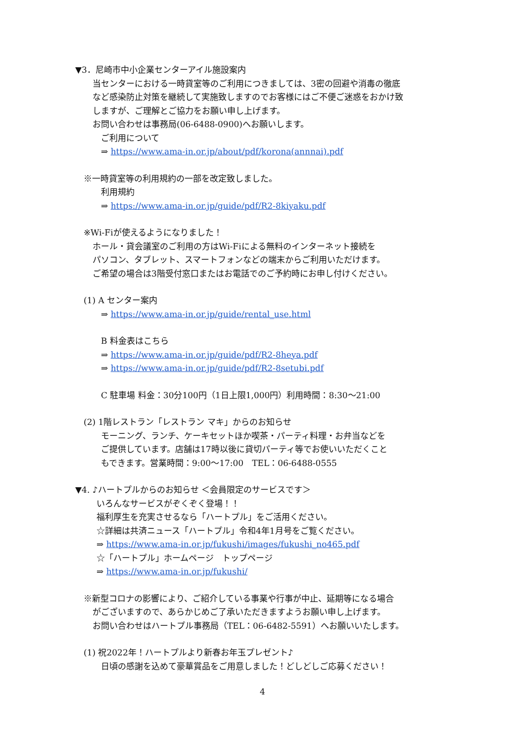▼3．尼崎市中小企業センターアイル施設案内
当センターにおける一時貸室等のご利用につきましては、3密の回避や消毒の徹底
など感染防止対策を継続して実施致しますのでお客様にはご不便ご迷惑をおかけ致
しますが、ご理解とご協力をお願い申し上げます。
お問い合わせは事務局(06-6488-0900)へお願いします。
ご利用について
⇒ https://www.ama-in.or.jp/about/pdf/korona(annnai).pdf
※一時貸室等の利用規約の一部を改定致しました。
利用規約
⇒ https://www.ama-in.or.jp/guide/pdf/R2-8kiyaku.pdf
※Wi-Fiが使えるようになりました！
ホール・貸会議室のご利用の方はWi-Fiによる無料のインターネット接続を
パソコン、タブレット、スマートフォンなどの端末からご利用いただけます。
ご希望の場合は3階受付窓口またはお電話でのご予約時にお申し付けください。
(1) A センター案内
⇒ https://www.ama-in.or.jp/guide/rental_use.html
B 料金表はこちら
⇒ https://www.ama-in.or.jp/guide/pdf/R2-8heya.pdf
⇒ https://www.ama-in.or.jp/guide/pdf/R2-8setubi.pdf
C 駐車場 料金：30分100円（1日上限1,000円）利用時間：8:30～21:00
(2) 1階レストラン「レストラン マキ」からのお知らせ
モーニング、ランチ、ケーキセットほか喫茶・パーティ料理・お弁当などを
ご提供しています。店舗は17時以後に貸切パーティ等でお使いいただくこと
もできます。営業時間：9:00～17:00　TEL：06-6488-0555
▼4. ♪ハートプルからのお知らせ ＜会員限定のサービスです＞
いろんなサービスがぞくぞく登場！！
福利厚生を充実させるなら「ハートプル」をご活用ください。
☆詳細は共済ニュース「ハートプル」令和4年1月号をご覧ください。
⇒ https://www.ama-in.or.jp/fukushi/images/fukushi_no465.pdf
☆「ハートプル」ホームページ　トップページ
⇒ https://www.ama-in.or.jp/fukushi/
※新型コロナの影響により、ご紹介している事業や行事が中止、延期等になる場合
がございますので、あらかじめご了承いただきますようお願い申し上げます。
お問い合わせはハートプル事務局（TEL：06-6482-5591）へお願いいたします。
(1) 祝2022年！ハートプルより新春お年玉プレゼント♪
日頃の感謝を込めて豪華賞品をご用意しました！どしどしご応募ください！
4